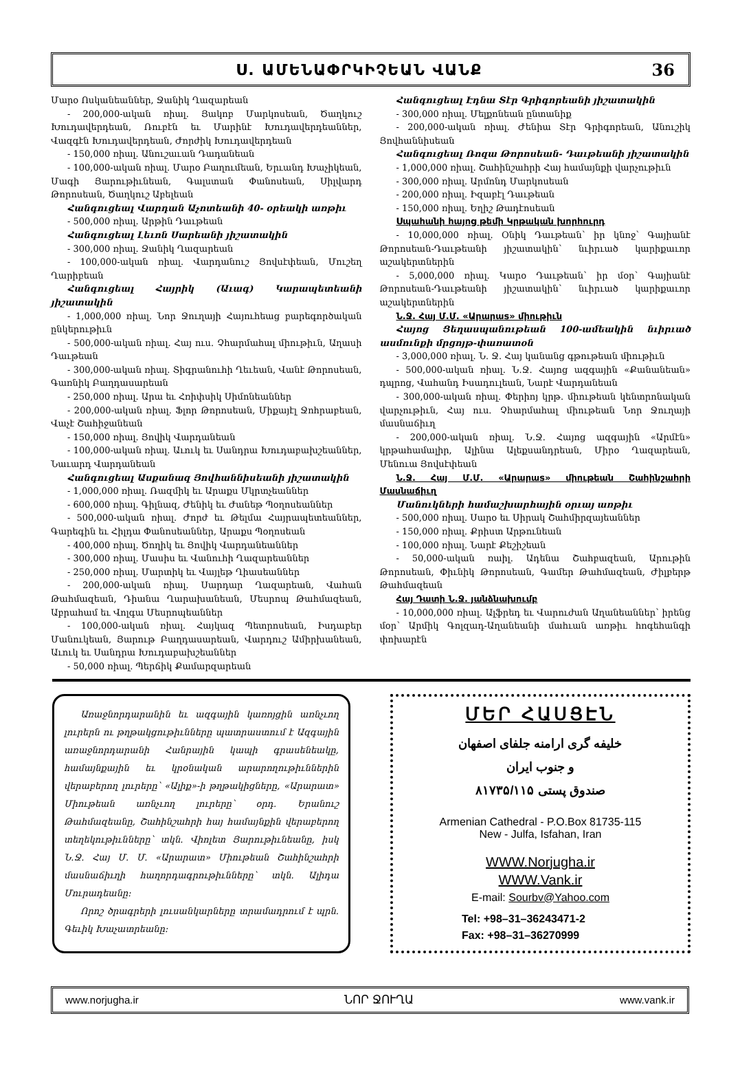Ս. ԱՄԵՆԱՓՐԿԻՉԵԱՆ ՎԱՆՔ 36
Մարօ Ոսկանեաններ, Ջանիկ Ղազարեան
- 200,000-ական ռիալ. Յակոբ Մարկոսեան, Ծաղկուշ Խուդավերդեան, Ռուբէն եւ Մարինէ Խուդավերդեաններ, Վազգէն Խուդավերդեան, Ժորժիկ Խուդավերդեան
- 150,000 ռիալ. Անուշաւան Դադանեան
- 100,000-ական ռիալ. Մարօ Բաղումեան, Երւանդ Խաչիկեան, Մագի Յարութիւնեան, Գալստան Փանոսեան, Սիլվարդ Թորոսեան, Ծաղկուշ Աբելեան
Հանգուցեալ Վարդան Աչոտեանի 40- օրեակի առթիւ
- 500,000 ռիալ. Արթին Դաւթեան
Հանգուցեալ Լեւոն Սարեանի յիշատակին
- 300,000 ռիալ. Ջանիկ Ղազարեան
- 100,000-ական ռիալ. Վարդանուշ Յովսէփեան, Մուշեղ Ղարիբեան
Հանգուցեալ Հայրիկ (Աւագ) Կարապետեանի յիշատակին
- 1,000,000 ռիալ. Նոր Ջուղայի Հայուհեաց բարեգործական ընկերութիւն
- 500,000-ական ռիալ. Հայ ուս. Չհարմահալ միութիւն, Աղասի Դաւթեան
- 300,000-ական ռիալ. Տիգրանուհի Ղեւեան, Վանէ Թորոսեան, Գառնիկ Բաղդասարեան
- 250,000 ռիալ. Արա եւ Հռիփսիկ Սիմոնեաններ
- 200,000-ական ռիալ. Ֆլոր Թորոսեան, Միքայէլ Ջոհրաբեան, Վաչէ Շահիջանեան
- 150,000 ռիալ. Յովիկ Վարդանեան
- 100,000-ական ռիալ. Աւուկ եւ Սանդրա Խուդաբախշեաններ, Նաւարդ Վարդանեան
Հանգուցեալ Ասքանազ Յովհաննիսեանի յիշատակին
- 1,000,000 ռիալ. Ռազմիկ եւ Արաքս Մկրտչեաններ
- 600,000 ռիալ. Գիլնազ, Ժենիկ եւ Ժանեթ Պօղոսեաններ
- 500,000-ական ռիալ. Ժորժ եւ Թելմա Հայրապետեաններ, Գարեգին եւ Հիլդա Փանոսեաններ, Արաքս Պօղոսեան
- 400,000 ռիալ. Ծողիկ եւ Յովիկ Վարդանեաններ
- 300,000 ռիալ. Մասիս եւ Վանուհի Ղազարեաններ
- 250,000 ռիալ. Մարտիկ եւ Վայլեթ Ղիասեաններ
- 200,000-ական ռիալ. Սարդար Ղազարեան, Վահան Թահմազեան, Դիանա Ղարախանեան, Մեսրոպ Թահմազեան, Աբրահամ եւ Վոլգա Մեսրոպեաններ
- 100,000-ական ռիալ. Հայկազ Պետրոսեան, Իսդաբեր Մանուկեան, Յարութ Բաղդասարեան, Վարդուշ Ամիրխանեան, Աւուկ եւ Սանդրա Խուդաբախշեաններ
- 50,000 ռիալ. Պերճիկ Քամարզարեան
Հանգուցեալ Էդնա Տէր Գրիգորեանի յիշատակին
- 300,000 ռիալ. Մելքոնեան ընտանիք
- 200,000-ական ռիալ. Ժենիա Տէր Գրիգորեան, Անուշիկ Յովհաննիսեան
Հանգուցեալ Ռոզա Թորոսեան- Դաւթեանի յիշատակին
- 1,000,000 ռիալ. Շահինշահրի Հայ համայնքի վարչութիւն
- 300,000 ռիալ. Արմոնդ Մարկոսեան
- 200,000 ռիալ. Իզաբէլ Դաւթեան
- 150,000 ռիալ. Եղիշ Թադէոսեան
Սպահանի հայոց թեմի Կրթական խորհուրդ
- 10,000,000 ռիալ. Օնիկ Դաւթեան՝ իր կնոջ՝ Գայիանէ Թորոսեան-Դաւթեանի յիշատակին՝ նւիրւած կարիքաւոր աշակերտներին
- 5,000,000 ռիալ. Կարօ Դաւթեան՝ իր մօր՝ Գայիանէ Թորոսեան-Դաւթեանի յիշատակին՝ նւիրւած կարիքաւոր աշակերտներին
Ն.Ջ. Հայ Մ.Մ. «Արարաs» միութիւն
Հայոց Ցեղասպանութեան 100-ամեակին նւիրւած ասմունքի մրցոյթ-փառատօն
- 3,000,000 ռիալ. Ն. Ջ. Հայ կանանց գթութեան միութիւն
- 500,000-ական ռիալ. Ն.Ջ. Հայոց ազգային «Քանանեան» դպրոց, Վահանդ Իսադուլեան, Նարէ Վարդանեան
- 300,000-ական ռիալ. Փերիոյ կրթ. միութեան կենտրոնական վարչութիւն, Հայ ուս. Չհարմահալ միութեան Նոր Ջուղայի մասնաճիւղ
- 200,000-ական ռիալ. Ն.Ջ. Հայոց ազգային «Արմէն» կրթահամալիր, Ալինա Ալեքսանդրեան, Միրօ Ղազարեան, Մենուա Յովսէփեան
Ն.Ջ. Հայ Մ.Մ. «Արարաs» միութեան Շահինշահրի Մասնաճիւղ
Մանուկների համաշխարհային օրւայ առթիւ
- 500,000 ռիալ. Սարօ եւ Սիրակ Շահմիրզայեաններ
- 150,000 ռիալ. Քրիստ Արթունեան
- 100,000 ռիալ. Նարէ Քեշիշեան
- 50,000-ական ռաիլ. Ադենա Շահբազեան, Արութին Թորոսեան, Փիւնիկ Թորոսեան, Գամեր Թահմազեան, Ժիլբերթ Թահմազեան
Հայ Դատի Ն.Ջ. յանձնախումբ
- 10,000,000 ռիալ. Ալֆրեդ եւ Վարուժան Աղանեաններ՝ իրենց մօր՝ Արմիկ Գոլզադ-Աղանեանի մահւան առթիւ հոգեհանգի փոխարէն
Առաջնորդարանին եւ ազգային կառոյցին առնչւող լուրերն ու թղթակցութիւնները պատրաստում է Ազգային առաջնորդարանի Հանրային կապի գրասենեակը, համայնքային եւ կրօնական արարողութիւններին վերաբերող լուրերը՝ «Ալիք»-ի թղթակիցները, «Արարատ» Միութեան առնչւող լուրերը՝ օրդ. Երանուշ Թահմազեանը, Շահինշահրի հայ համայնքին վերաբերող տեղեկութիւնները՝ տկն. Վիոլետ Յարութիւնեանը, իսկ Ն.Ջ. Հայ Մ. Մ. «Արարատ» Միութեան Շահինշահրի մասնաճիւղի հաղորդագրութիւնները՝ տկն. Ալիդա Մուրադեանը:
Որոշ ծրագրերի լուսանկարները տրամադրում է պրն. Գեւիկ Խաչատրեանը:
ՄԵՐ ՀԱՍՑԷՆ
خلیفه گری ارامنه جلفای اصفهان
و جنوب ایران
صندوق پستی ۸۱۷۳۵/۱۱۵
Armenian Cathedral - P.O.Box 81735-115
New - Julfa, Isfahan, Iran
WWW.Norjugha.ir
WWW.Vank.ir
E-mail: Sourbv@Yahoo.com
Tel: +98–31–36243471-2
Fax: +98–31–36270999
www.norjugha.ir ՆՈՐ ՋՈՒՂԱ www.vank.ir